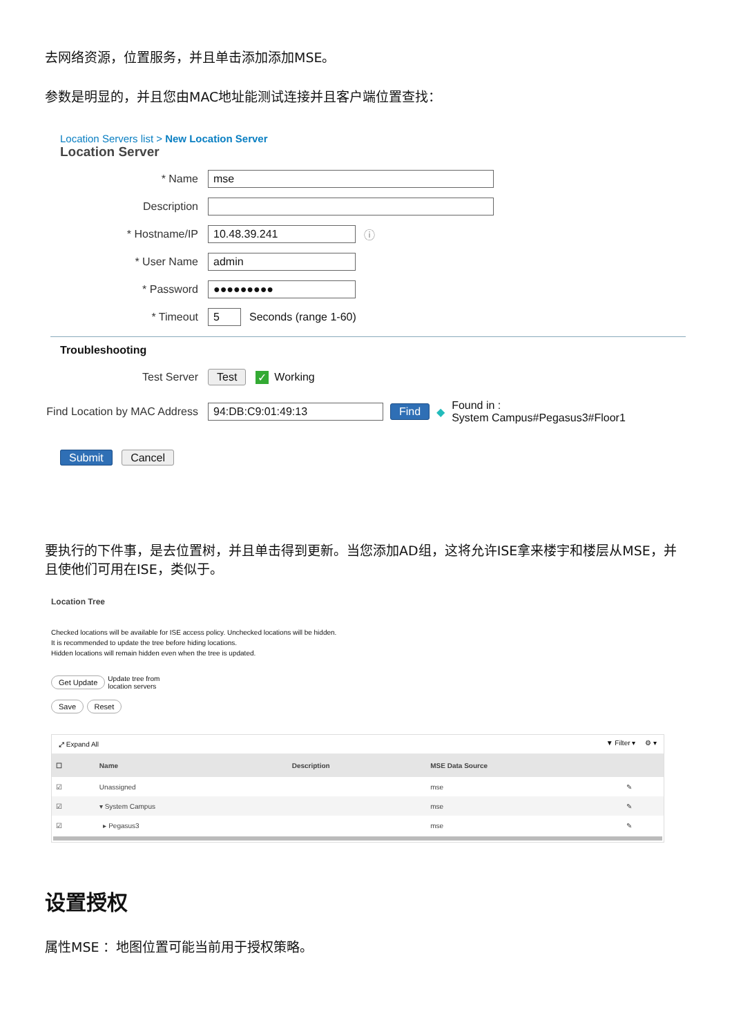去网络资源，位置服务，并且单击添加添加MSE。
参数是明显的，并且您由MAC地址能测试连接并且客户端位置查找：
Location Servers list > New Location Server
Location Server
* Name mse
Description
* Hostname/IP 10.48.39.241 ⓘ
* User Name admin
* Password ●●●●●●●●●
* Timeout 5 Seconds (range 1-60)
Troubleshooting
Test Server Test ✓ Working
Find Location by MAC Address 94:DB:C9:01:49:13 Find ◆ Found in :
System Campus#Pegasus3#Floor1
Submit Cancel
要执行的下件事，是去位置树，并且单击得到更新。当您添加AD组，这将允许ISE拿来楼宇和楼层从MSE，并且使他们可用在ISE，类似于。
Location Tree
Checked locations will be available for ISE access policy. Unchecked locations will be hidden.
It is recommended to update the tree before hiding locations.
Hidden locations will remain hidden even when the tree is updated.
Get Update Update tree from
location servers
Save Reset
⤢ Expand All ▼ Filter ▾ ⚙ ▾
| ☐ | Name | Description | MSE Data Source | |
| --- | --- | --- | --- | --- |
| ☑ | Unassigned | | mse | ✎ |
| ☑ | ▾ System Campus | | mse | ✎ |
| ☑ | ▸ Pegasus3 | | mse | ✎ |
设置授权
属性MSE ：地图位置可能当前用于授权策略。